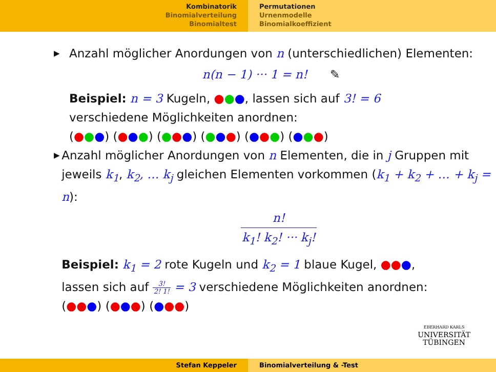Kombinatorik
Binomialverteilung
Binomialtest
Permutationen
Urnenmodelle
Binomialkoeffizient
▶
Anzahl möglicher Anordungen von n (unterschiedlichen) Elementen:
n(n − 1) ··· 1 = n! ✎
Beispiel: n = 3 Kugeln, ●●●, lassen sich auf 3! = 6
verschiedene Möglichkeiten anordnen:
(●●●) (●●●) (●●●) (●●●) (●●●) (●●●)
▶
Anzahl möglicher Anordungen von n Elementen, die in j Gruppen mit jeweils k<sub>1</sub>, k<sub>2</sub>, … k<sub>j</sub> gleichen Elementen vorkommen (k<sub>1</sub> + k<sub>2</sub> + … + k<sub>j</sub> = n):
n! k<sub>1</sub>! k<sub>2</sub>! ··· k<sub>j</sub>!
Beispiel: k<sub>1</sub> = 2 rote Kugeln und k<sub>2</sub> = 1 blaue Kugel, ●●●,
lassen sich auf 3! 2! 1! = 3 verschiedene Möglichkeiten anordnen:
(●●●) (●●●) (●●●)
EBERHARD KARLS
UNIVERSITÄT
TÜBINGEN
Stefan Keppeler Binomialverteilung & -Test